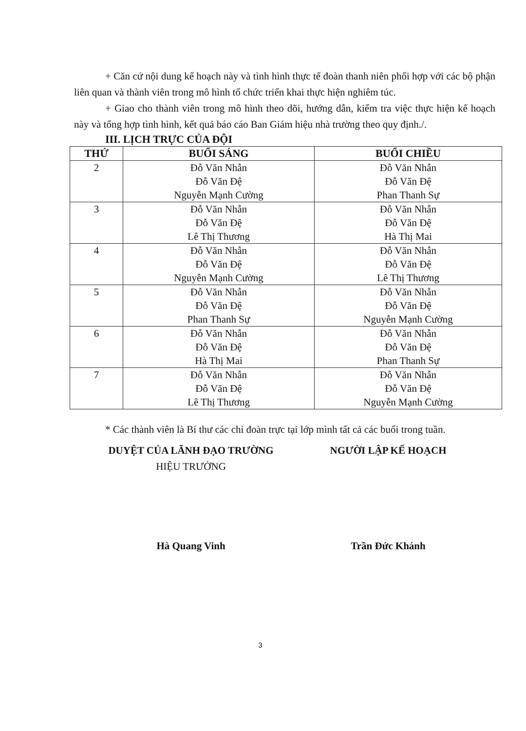+ Căn cứ nội dung kế hoạch này và tình hình thực tế đoàn thanh niên phối hợp với các bộ phận liên quan và thành viên trong mô hình tổ chức triển khai thực hiện nghiêm túc.
+ Giao cho thành viên trong mô hình theo dõi, hướng dẫn, kiểm tra việc thực hiện kế hoạch này và tổng hợp tình hình, kết quả báo cáo Ban Giám hiệu nhà trường theo quy định./.
III. LỊCH TRỰC CỦA ĐỘI
| THỨ | BUỔI SÁNG | BUỔI CHIỀU |
| --- | --- | --- |
| 2 | Đỗ Văn Nhẫn Đỗ Văn Đệ Nguyễn Mạnh Cường | Đỗ Văn Nhẫn Đỗ Văn Đệ Phan Thanh Sự |
| 3 | Đỗ Văn Nhẫn Đỗ Văn Đệ Lê Thị Thương | Đỗ Văn Nhẫn Đỗ Văn Đệ Hà Thị Mai |
| 4 | Đỗ Văn Nhẫn Đỗ Văn Đệ Nguyễn Mạnh Cường | Đỗ Văn Nhẫn Đỗ Văn Đệ Lê Thị Thương |
| 5 | Đỗ Văn Nhẫn Đỗ Văn Đệ Phan Thanh Sự | Đỗ Văn Nhẫn Đỗ Văn Đệ Nguyễn Mạnh Cường |
| 6 | Đỗ Văn Nhẫn Đỗ Văn Đệ Hà Thị Mai | Đỗ Văn Nhẫn Đỗ Văn Đệ Phan Thanh Sự |
| 7 | Đỗ Văn Nhẫn Đỗ Văn Đệ Lê Thị Thương | Đỗ Văn Nhẫn Đỗ Văn Đệ Nguyễn Mạnh Cường |
* Các thành viên là Bí thư các chi đoàn trực tại lớp mình tất cả các buổi trong tuần.
DUYỆT CỦA LÃNH ĐẠO TRƯỜNG
HIỆU TRƯỞNG
Hà Quang Vinh
NGƯỜI LẬP KẾ HOẠCH
Trần Đức Khánh
3